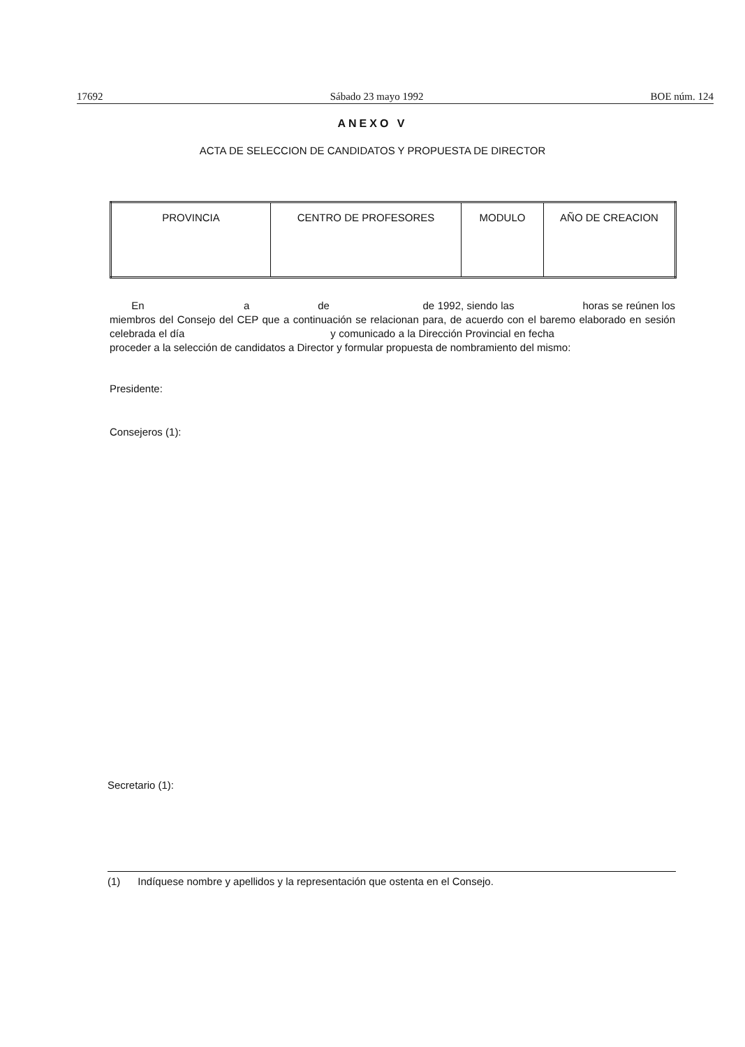17692 Sábado 23 mayo 1992 BOE núm. 124
ANEXO V
ACTA DE SELECCION DE CANDIDATOS Y PROPUESTA DE DIRECTOR
| PROVINCIA | CENTRO DE PROFESORES | MODULO | AÑO DE CREACION |
| --- | --- | --- | --- |
En a de de 1992, siendo las horas se reúnen los miembros del Consejo del CEP que a continuación se relacionan para, de acuerdo con el baremo elaborado en sesión celebrada el día y comunicado a la Dirección Provincial en fecha proceder a la selección de candidatos a Director y formular propuesta de nombramiento del mismo:
Presidente:
Consejeros (1):
Secretario (1):
(1) Indíquese nombre y apellidos y la representación que ostenta en el Consejo.